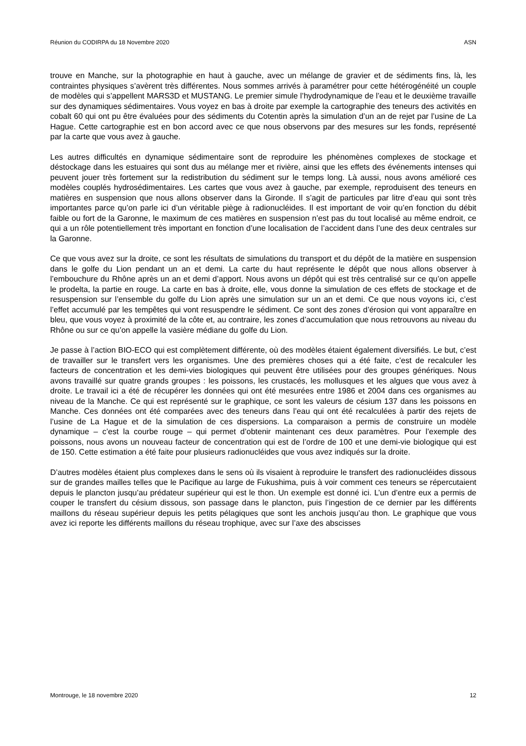Réunion du CODIRPA du 18 Novembre 2020 ASN
trouve en Manche, sur la photographie en haut à gauche, avec un mélange de gravier et de sédiments fins, là, les contraintes physiques s’avèrent très différentes. Nous sommes arrivés à paramétrer pour cette hétérogénéité un couple de modèles qui s’appellent MARS3D et MUSTANG. Le premier simule l’hydrodynamique de l’eau et le deuxième travaille sur des dynamiques sédimentaires. Vous voyez en bas à droite par exemple la cartographie des teneurs des activités en cobalt 60 qui ont pu être évaluées pour des sédiments du Cotentin après la simulation d’un an de rejet par l’usine de La Hague. Cette cartographie est en bon accord avec ce que nous observons par des mesures sur les fonds, représenté par la carte que vous avez à gauche.
Les autres difficultés en dynamique sédimentaire sont de reproduire les phénomènes complexes de stockage et déstockage dans les estuaires qui sont dus au mélange mer et rivière, ainsi que les effets des événements intenses qui peuvent jouer très fortement sur la redistribution du sédiment sur le temps long. Là aussi, nous avons amélioré ces modèles couplés hydrosédimentaires. Les cartes que vous avez à gauche, par exemple, reproduisent des teneurs en matières en suspension que nous allons observer dans la Gironde. Il s’agit de particules par litre d’eau qui sont très importantes parce qu’on parle ici d’un véritable piège à radionucléides. Il est important de voir qu’en fonction du débit faible ou fort de la Garonne, le maximum de ces matières en suspension n’est pas du tout localisé au même endroit, ce qui a un rôle potentiellement très important en fonction d’une localisation de l’accident dans l’une des deux centrales sur la Garonne.
Ce que vous avez sur la droite, ce sont les résultats de simulations du transport et du dépôt de la matière en suspension dans le golfe du Lion pendant un an et demi. La carte du haut représente le dépôt que nous allons observer à l’embouchure du Rhône après un an et demi d’apport. Nous avons un dépôt qui est très centralisé sur ce qu’on appelle le prodelta, la partie en rouge. La carte en bas à droite, elle, vous donne la simulation de ces effets de stockage et de resuspension sur l’ensemble du golfe du Lion après une simulation sur un an et demi. Ce que nous voyons ici, c’est l’effet accumulé par les tempêtes qui vont resuspendre le sédiment. Ce sont des zones d’érosion qui vont apparaître en bleu, que vous voyez à proximité de la côte et, au contraire, les zones d’accumulation que nous retrouvons au niveau du Rhône ou sur ce qu’on appelle la vasière médiane du golfe du Lion.
Je passe à l’action BIO-ECO qui est complètement différente, où des modèles étaient également diversifiés. Le but, c’est de travailler sur le transfert vers les organismes. Une des premières choses qui a été faite, c’est de recalculer les facteurs de concentration et les demi-vies biologiques qui peuvent être utilisées pour des groupes génériques. Nous avons travaillé sur quatre grands groupes : les poissons, les crustacés, les mollusques et les algues que vous avez à droite. Le travail ici a été de récupérer les données qui ont été mesurées entre 1986 et 2004 dans ces organismes au niveau de la Manche. Ce qui est représenté sur le graphique, ce sont les valeurs de césium 137 dans les poissons en Manche. Ces données ont été comparées avec des teneurs dans l’eau qui ont été recalculées à partir des rejets de l’usine de La Hague et de la simulation de ces dispersions. La comparaison a permis de construire un modèle dynamique – c’est la courbe rouge – qui permet d’obtenir maintenant ces deux paramètres. Pour l’exemple des poissons, nous avons un nouveau facteur de concentration qui est de l’ordre de 100 et une demi-vie biologique qui est de 150. Cette estimation a été faite pour plusieurs radionucléides que vous avez indiqués sur la droite.
D’autres modèles étaient plus complexes dans le sens où ils visaient à reproduire le transfert des radionucléides dissous sur de grandes mailles telles que le Pacifique au large de Fukushima, puis à voir comment ces teneurs se répercutaient depuis le plancton jusqu’au prédateur supérieur qui est le thon. Un exemple est donné ici. L’un d’entre eux a permis de couper le transfert du césium dissous, son passage dans le plancton, puis l’ingestion de ce dernier par les différents maillons du réseau supérieur depuis les petits pélagiques que sont les anchois jusqu’au thon. Le graphique que vous avez ici reporte les différents maillons du réseau trophique, avec sur l’axe des abscisses
Montrouge, le 18 novembre 2020 12